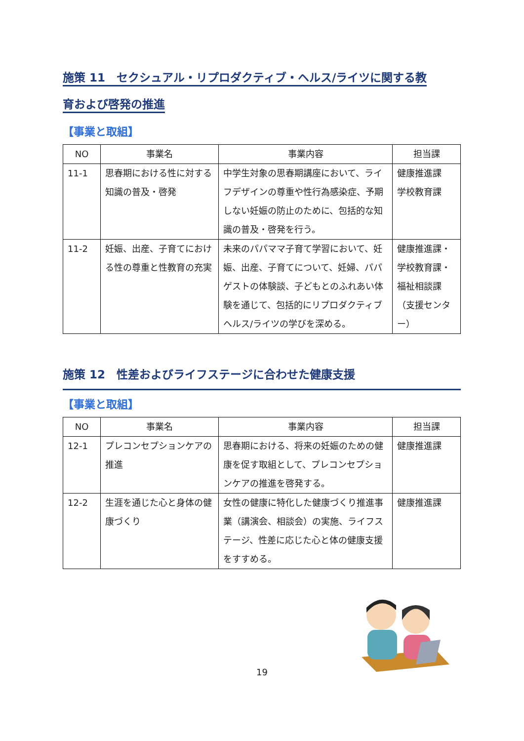施策 11　セクシュアル・リプロダクティブ・ヘルス/ライツに関する教
育および啓発の推進
【事業と取組】
| NO | 事業名 | 事業内容 | 担当課 |
| --- | --- | --- | --- |
| 11-1 | 思春期における性に対する知識の普及・啓発 | 中学生対象の思春期講座において、ライフデザインの尊重や性行為感染症、予期しない妊娠の防止のために、包括的な知識の普及・啓発を行う。 | 健康推進課 学校教育課 |
| 11-2 | 妊娠、出産、子育てにおける性の尊重と性教育の充実 | 未来のパパママ子育て学習において、妊娠、出産、子育てについて、妊婦、パパゲストの体験談、子どもとのふれあい体験を通じて、包括的にリプロダクティブヘルス/ライツの学びを深める。 | 健康推進課・学校教育課・福祉相談課（支援センター） |
施策 12　性差およびライフステージに合わせた健康支援
【事業と取組】
| NO | 事業名 | 事業内容 | 担当課 |
| --- | --- | --- | --- |
| 12-1 | プレコンセプションケアの推進 | 思春期における、将来の妊娠のための健康を促す取組として、プレコンセプションケアの推進を啓発する。 | 健康推進課 |
| 12-2 | 生涯を通じた心と身体の健康づくり | 女性の健康に特化した健康づくり推進事業（講演会、相談会）の実施、ライフステージ、性差に応じた心と体の健康支援をすすめる。 | 健康推進課 |
19